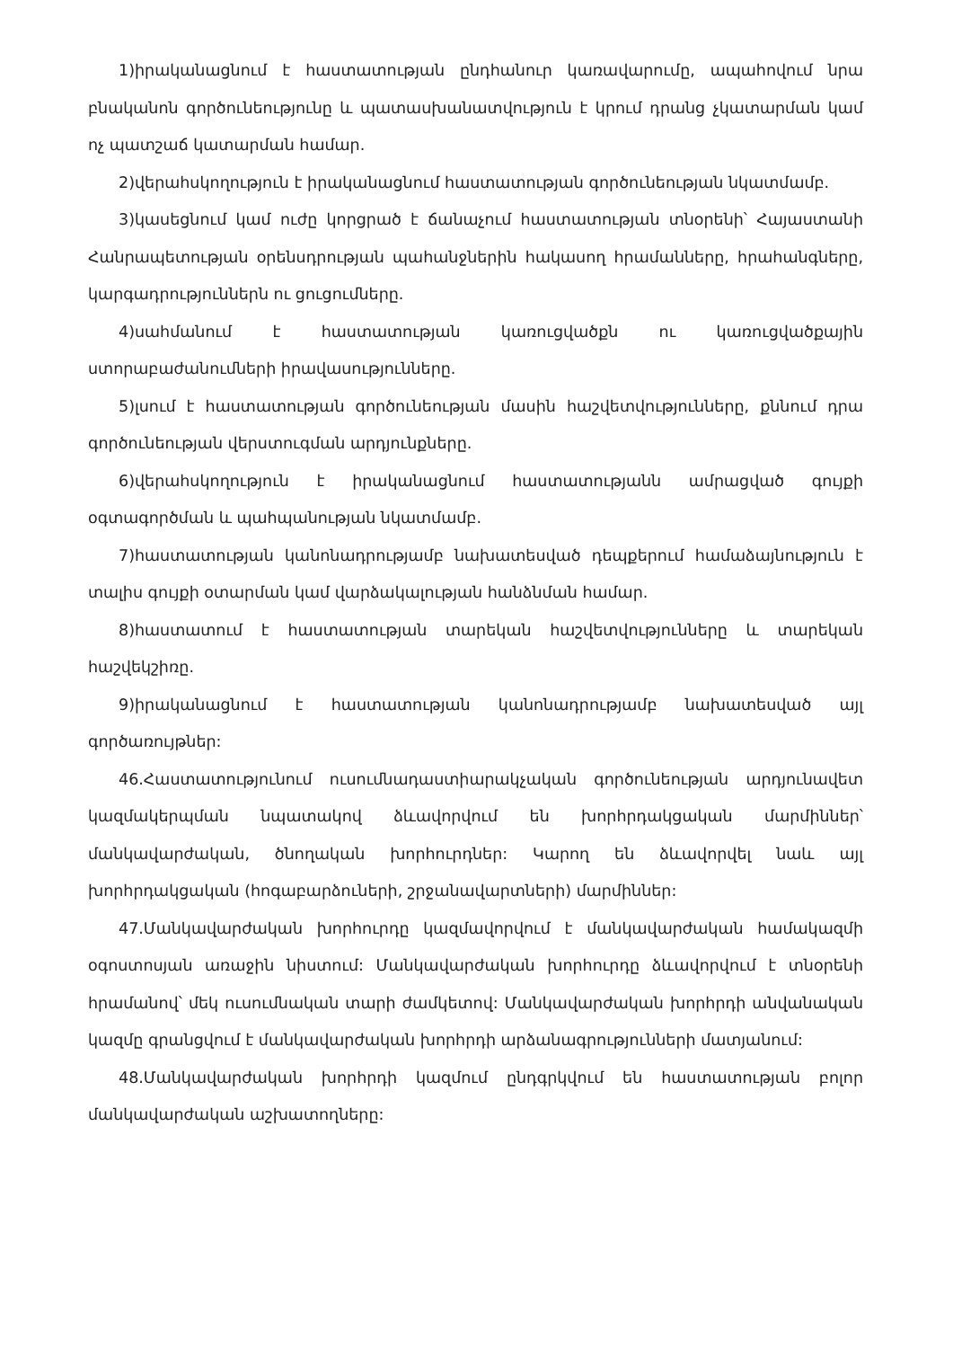1)իրականացնում է հաստատության ընդհանուր կառավարումը, ապահովում նրա բնականոն գործունեությունը և պատասխանատվություն է կրում դրանց չկատարման կամ ոչ պատշաճ կատարման համար.
2)վերահսկողություն է իրականացնում հաստատության գործունեության նկատմամբ.
3)կասեցնում կամ ուժը կորցրած է ճանաչում հաստատության տնօրենի՝ Հայաստանի Հանրապետության օրենսդրության պահանջներին հակասող հրամանները, հրահանգները, կարգադրություններն ու ցուցումները.
4)սահմանում է հաստատության կառուցվածքն ու կառուցվածքային ստորաբաժանումների իրավասությունները.
5)լսում է հաստատության գործունեության մասին հաշվետվությունները, քննում դրա գործունեության վերստուգման արդյունքները.
6)վերահսկողություն է իրականացնում հաստատությանն ամրացված գույքի օգտագործման և պահպանության նկատմամբ.
7)հաստատության կանոնադրությամբ նախատեսված դեպքերում համաձայնություն է տալիս գույքի օտարման կամ վարձակալության հանձնման համար.
8)հաստատում է հաստատության տարեկան հաշվետվությունները և տարեկան հաշվեկշիռը.
9)իրականացնում է հաստատության կանոնադրությամբ նախատեսված այլ գործառույթներ:
46.Հաստատությունում ուսումնադաստիարակչական գործունեության արդյունավետ կազմակերպման նպատակով ձևավորվում են խորհրդակցական մարմիններ՝ մանկավարժական, ծնողական խորհուրդներ: Կարող են ձևավորվել նաև այլ խորհրդակցական (հոգաբարձուների, շրջանավարտների) մարմիններ:
47.Մանկավարժական խորհուրդը կազմավորվում է մանկավարժական համակազմի օգոստոսյան առաջին նիստում: Մանկավարժական խորհուրդը ձևավորվում է տնօրենի հրամանով՝ մեկ ուսումնական տարի ժամկետով: Մանկավարժական խորհրդի անվանական կազմը գրանցվում է մանկավարժական խորհրդի արձանագրությունների մատյանում:
48.Մանկավարժական խորհրդի կազմում ընդգրկվում են հաստատության բոլոր մանկավարժական աշխատողները: